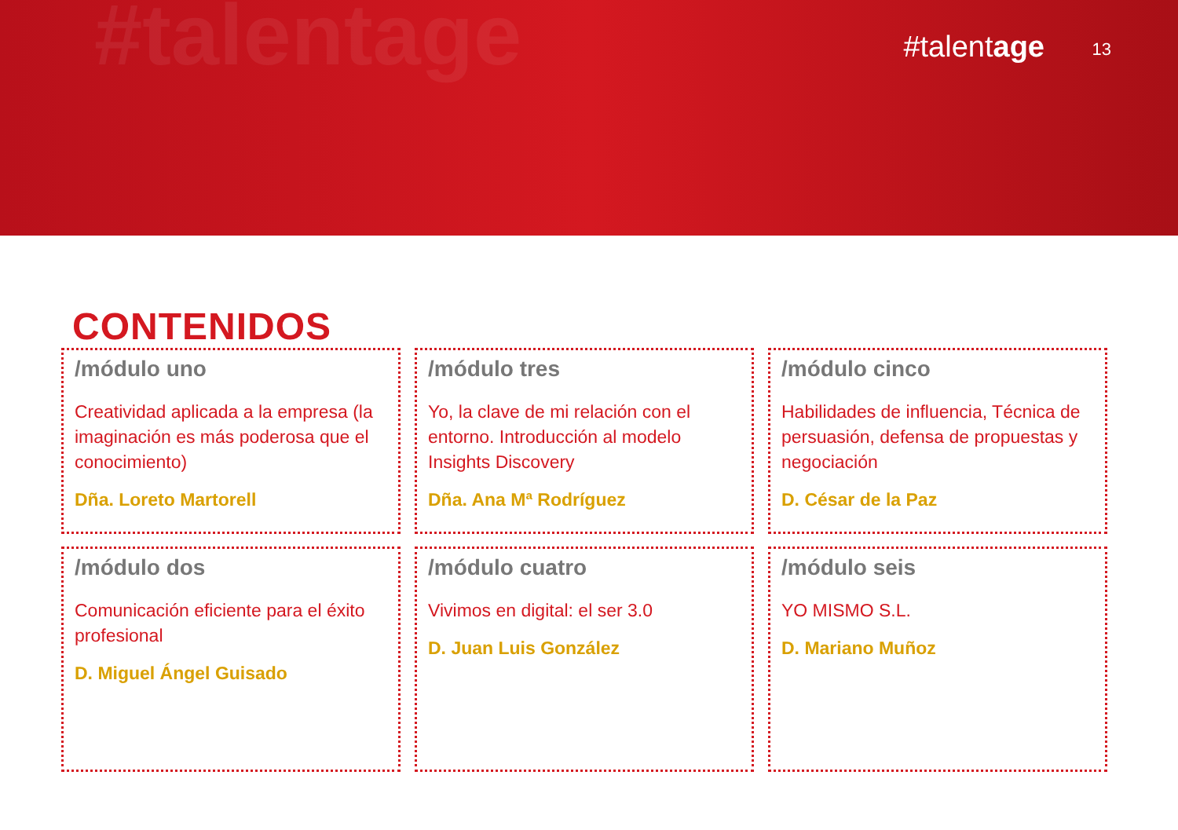#talentage #talentage 13
CONTENIDOS
/módulo uno
Creatividad aplicada a la empresa (la imaginación es más poderosa que el conocimiento)
Dña. Loreto Martorell
/módulo tres
Yo, la clave de mi relación con el entorno. Introducción al modelo Insights Discovery
Dña. Ana Mª Rodríguez
/módulo cinco
Habilidades de influencia, Técnica de persuasión, defensa de propuestas y negociación
D. César de la Paz
/módulo dos
Comunicación eficiente para el éxito profesional
D. Miguel Ángel Guisado
/módulo cuatro
Vivimos en digital: el ser 3.0
D. Juan Luis González
/módulo seis
YO MISMO S.L.
D. Mariano Muñoz